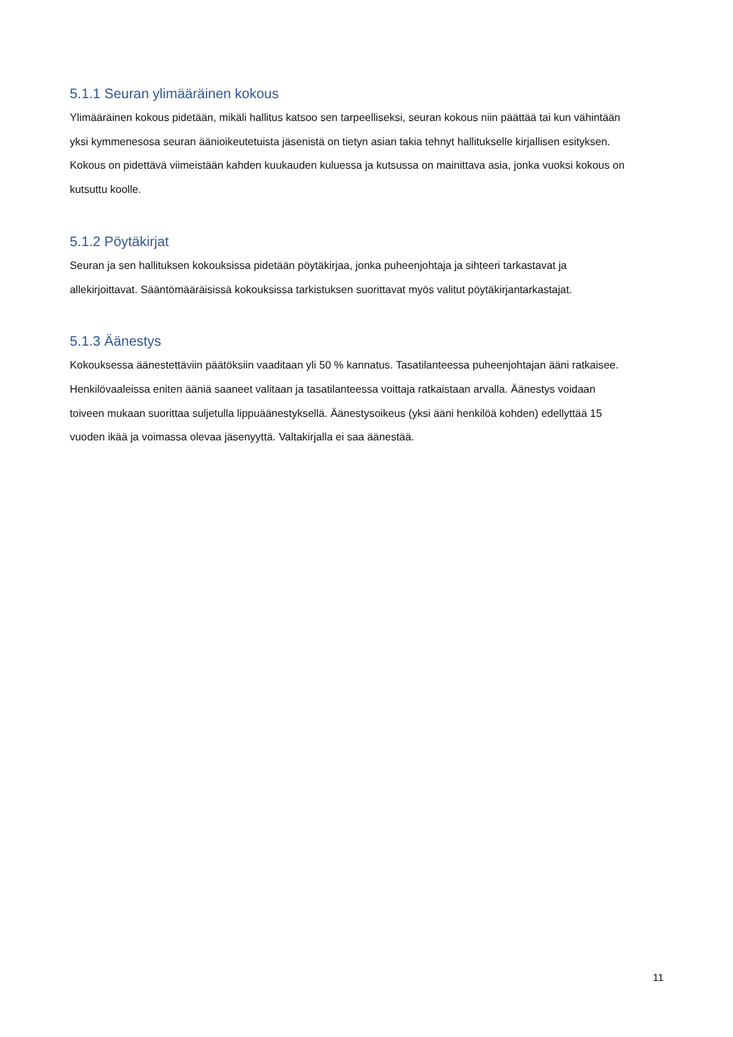5.1.1 Seuran ylimääräinen kokous
Ylimääräinen kokous pidetään, mikäli hallitus katsoo sen tarpeelliseksi, seuran kokous niin päättää tai kun vähintään yksi kymmenesosa seuran äänioikeutetuista jäsenistä on tietyn asian takia tehnyt hallitukselle kirjallisen esityksen. Kokous on pidettävä viimeistään kahden kuukauden kuluessa ja kutsussa on mainittava asia, jonka vuoksi kokous on kutsuttu koolle.
5.1.2 Pöytäkirjat
Seuran ja sen hallituksen kokouksissa pidetään pöytäkirjaa, jonka puheenjohtaja ja sihteeri tarkastavat ja allekirjoittavat. Sääntömääräisissä kokouksissa tarkistuksen suorittavat myös valitut pöytäkirjantarkastajat.
5.1.3 Äänestys
Kokouksessa äänestettäviin päätöksiin vaaditaan yli 50 % kannatus. Tasatilanteessa puheenjohtajan ääni ratkaisee. Henkilövaaleissa eniten ääniä saaneet valitaan ja tasatilanteessa voittaja ratkaistaan arvalla. Äänestys voidaan toiveen mukaan suorittaa suljetulla lippuäänestyksellä. Äänestysoikeus (yksi ääni henkilöä kohden) edellyttää 15 vuoden ikää ja voimassa olevaa jäsenyyttä. Valtakirjalla ei saa äänestää.
11